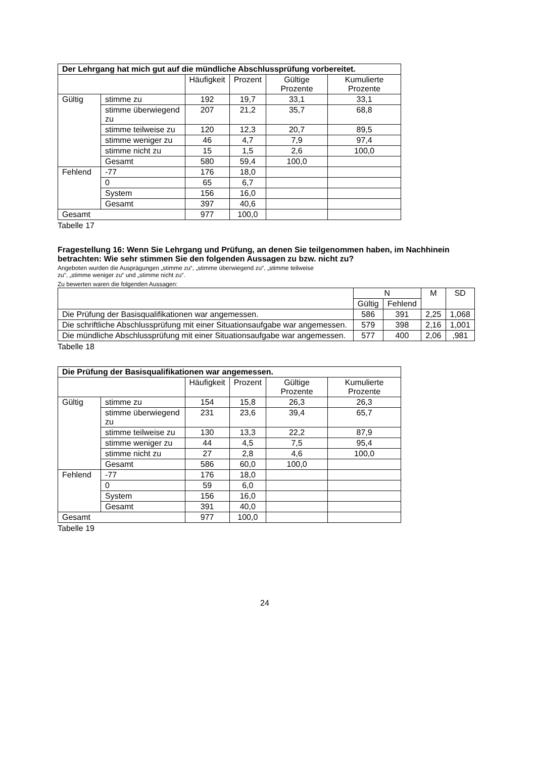| Der Lehrgang hat mich gut auf die mündliche Abschlussprüfung vorbereitet. | | | | | |
| --- | --- | --- | --- | --- | --- |
| | | Häufigkeit | Prozent | Gültige Prozente | Kumulierte Prozente |
| Gültig | stimme zu | 192 | 19,7 | 33,1 | 33,1 |
| | stimme überwiegend zu | 207 | 21,2 | 35,7 | 68,8 |
| | stimme teilweise zu | 120 | 12,3 | 20,7 | 89,5 |
| | stimme weniger zu | 46 | 4,7 | 7,9 | 97,4 |
| | stimme nicht zu | 15 | 1,5 | 2,6 | 100,0 |
| | Gesamt | 580 | 59,4 | 100,0 | |
| Fehlend | -77 | 176 | 18,0 | | |
| | 0 | 65 | 6,7 | | |
| | System | 156 | 16,0 | | |
| | Gesamt | 397 | 40,6 | | |
| Gesamt | | 977 | 100,0 | | |
Tabelle 17
Fragestellung 16: Wenn Sie Lehrgang und Prüfung, an denen Sie teilgenommen haben, im Nachhinein betrachten: Wie sehr stimmen Sie den folgenden Aussagen zu bzw. nicht zu?
Angeboten wurden die Ausprägungen „stimme zu“, „stimme überwiegend zu“, „stimme teilweise
zu“, „stimme weniger zu“ und „stimme nicht zu“.
Zu bewerten waren die folgenden Aussagen:
| | N | | M | SD |
| --- | --- | --- | --- | --- |
| | Gültig | Fehlend | | |
| Die Prüfung der Basisqualifikationen war angemessen. | 586 | 391 | 2,25 | 1,068 |
| Die schriftliche Abschlussprüfung mit einer Situationsaufgabe war angemessen. | 579 | 398 | 2,16 | 1,001 |
| Die mündliche Abschlussprüfung mit einer Situationsaufgabe war angemessen. | 577 | 400 | 2,06 | ,981 |
Tabelle 18
| Die Prüfung der Basisqualifikationen war angemessen. | | | | | |
| --- | --- | --- | --- | --- | --- |
| | | Häufigkeit | Prozent | Gültige Prozente | Kumulierte Prozente |
| Gültig | stimme zu | 154 | 15,8 | 26,3 | 26,3 |
| | stimme überwiegend zu | 231 | 23,6 | 39,4 | 65,7 |
| | stimme teilweise zu | 130 | 13,3 | 22,2 | 87,9 |
| | stimme weniger zu | 44 | 4,5 | 7,5 | 95,4 |
| | stimme nicht zu | 27 | 2,8 | 4,6 | 100,0 |
| | Gesamt | 586 | 60,0 | 100,0 | |
| Fehlend | -77 | 176 | 18,0 | | |
| | 0 | 59 | 6,0 | | |
| | System | 156 | 16,0 | | |
| | Gesamt | 391 | 40,0 | | |
| Gesamt | | 977 | 100,0 | | |
Tabelle 19
24